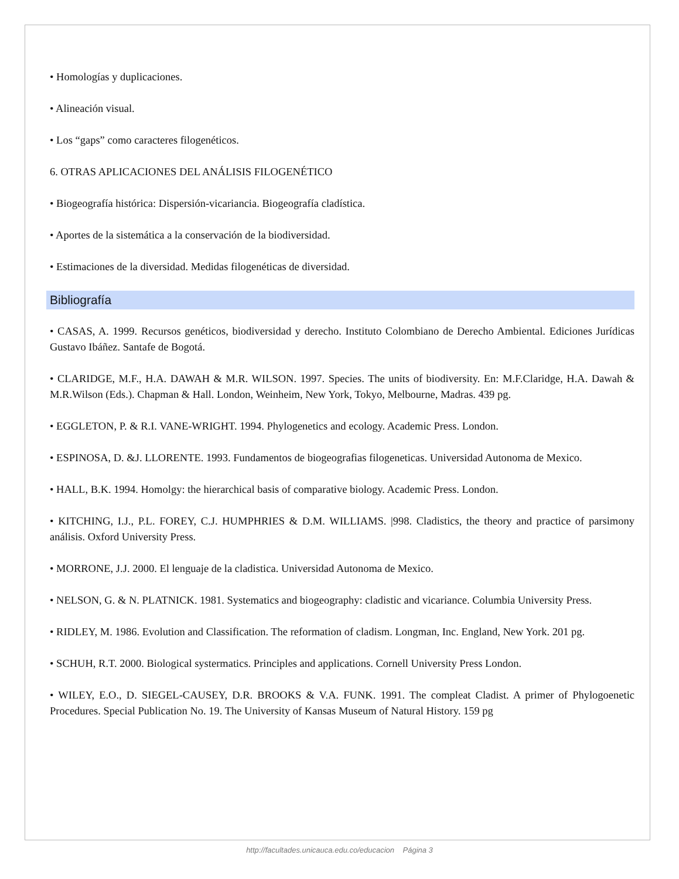• Homologías y duplicaciones.
• Alineación visual.
• Los “gaps” como caracteres filogenéticos.
6. OTRAS APLICACIONES DEL ANÁLISIS FILOGENÉTICO
• Biogeografía histórica: Dispersión-vicariancia. Biogeografía cladística.
• Aportes de la sistemática a la conservación de la biodiversidad.
• Estimaciones de la diversidad. Medidas filogenéticas de diversidad.
Bibliografía
• CASAS, A. 1999. Recursos genéticos, biodiversidad y derecho. Instituto Colombiano de Derecho Ambiental. Ediciones Jurídicas Gustavo Ibáñez. Santafe de Bogotá.
• CLARIDGE, M.F., H.A. DAWAH & M.R. WILSON. 1997. Species. The units of biodiversity. En: M.F.Claridge, H.A. Dawah & M.R.Wilson (Eds.). Chapman & Hall. London, Weinheim, New York, Tokyo, Melbourne, Madras. 439 pg.
• EGGLETON, P. & R.I. VANE-WRIGHT. 1994. Phylogenetics and ecology. Academic Press. London.
• ESPINOSA, D. &J. LLORENTE. 1993. Fundamentos de biogeografias filogeneticas. Universidad Autonoma de Mexico.
• HALL, B.K. 1994. Homolgy: the hierarchical basis of comparative biology. Academic Press. London.
• KITCHING, I.J., P.L. FOREY, C.J. HUMPHRIES & D.M. WILLIAMS. |998. Cladistics, the theory and practice of parsimony análisis. Oxford University Press.
• MORRONE, J.J. 2000. El lenguaje de la cladistica. Universidad Autonoma de Mexico.
• NELSON, G. & N. PLATNICK. 1981. Systematics and biogeography: cladistic and vicariance. Columbia University Press.
• RIDLEY, M. 1986. Evolution and Classification. The reformation of cladism. Longman, Inc. England, New York. 201 pg.
• SCHUH, R.T. 2000. Biological systermatics. Principles and applications. Cornell University Press London.
• WILEY, E.O., D. SIEGEL-CAUSEY, D.R. BROOKS & V.A. FUNK. 1991. The compleat Cladist. A primer of Phylogoenetic Procedures. Special Publication No. 19. The University of Kansas Museum of Natural History. 159 pg
http://facultades.unicauca.edu.co/educacion Página 3